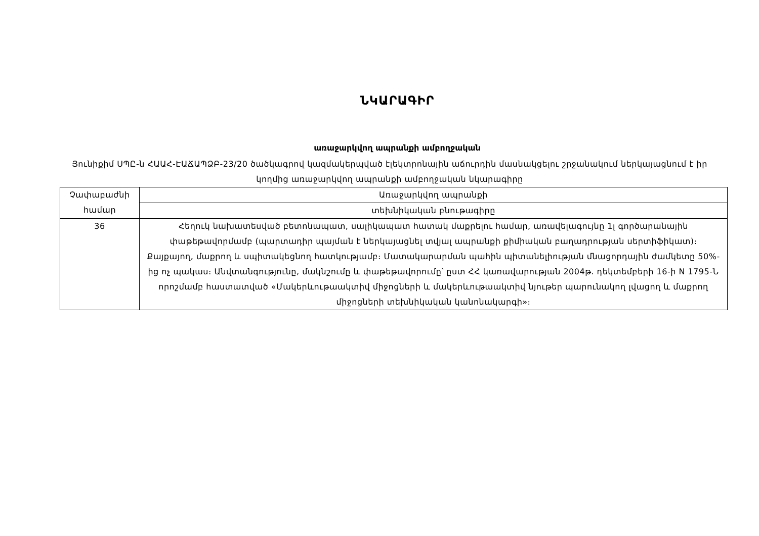ՆԿԱՐԱԳԻՐ
առաջարկվող ապրանքի ամբողջական
Յունիքիմ ՍՊԸ-ն ՀԱԱՀ-ԷԱՃԱՊՁԲ-23/20 ծածկագրով կազմակերպված էլեկտրոնային աճուրդին մասնակցելու շրջանակում ներկայացնում է իր կողմից առաջարկվող ապրանքի ամբողջական նկարագիրը
| Չափաբաժնի համար | Առաջարկվող ապրանքի |
| --- | --- |
| | տեխնիկական բնութագիրը |
| 36 | Հեղուկ նախատեսված բետոնապատ, սալիկապատ հատակ մաքրելու համար, առավելագույնը 1լ գործարանային փաթեթավորմամբ (պարտադիր պայման է ներկայացնել տվյալ ապրանքի քիմիական բաղադրության սերտիֆիկատ)։ Քայքայող, մաքրող և սպիտակեցնող հատկությամբ։ Մատակարարման պահին պիտանելիության մնացորդային ժամկետը 50%-ից ոչ պակաս։ Անվտանգությունը, մակնշումը և փաթեթավորումը՝ ըստ ՀՀ կառավարության 2004թ. դեկտեմբերի 16-ի N 1795-Ն որոշմամբ հաստատված «Մակերևութաակտիվ միջոցների և մակերևութաակտիվ նյութեր պարունակող լվացող և մաքրող միջոցների տեխնիկական կանոնակարգի»։ |